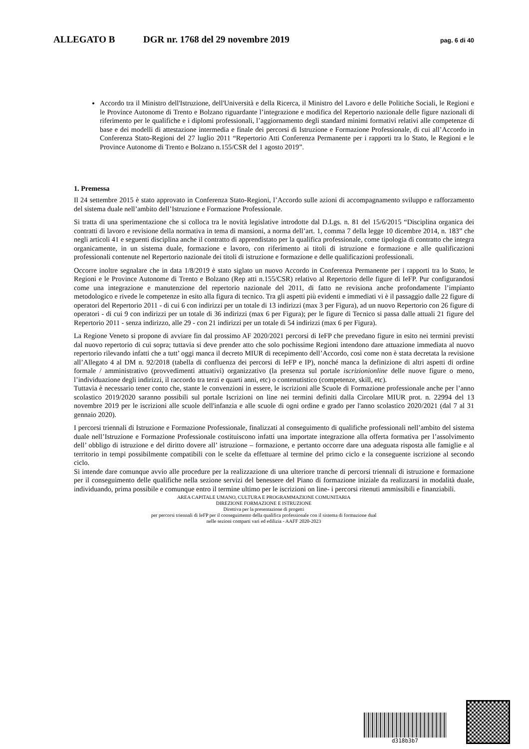ALLEGATO B DGR nr. 1768 del 29 novembre 2019 pag. 6 di 40
Accordo tra il Ministro dell'Istruzione, dell'Università e della Ricerca, il Ministro del Lavoro e delle Politiche Sociali, le Regioni e le Province Autonome di Trento e Bolzano riguardante l’integrazione e modifica del Repertorio nazionale delle figure nazionali di riferimento per le qualifiche e i diplomi professionali, l’aggiornamento degli standard minimi formativi relativi alle competenze di base e dei modelli di attestazione intermedia e finale dei percorsi di Istruzione e Formazione Professionale, di cui all’Accordo in Conferenza Stato-Regioni del 27 luglio 2011 “Repertorio Atti Conferenza Permanente per i rapporti tra lo Stato, le Regioni e le Province Autonome di Trento e Bolzano n.155/CSR del 1 agosto 2019”.
1. Premessa
Il 24 settembre 2015 è stato approvato in Conferenza Stato-Regioni, l’Accordo sulle azioni di accompagnamento sviluppo e rafforzamento del sistema duale nell’ambito dell’Istruzione e Formazione Professionale.
Si tratta di una sperimentazione che si colloca tra le novità legislative introdotte dal D.Lgs. n. 81 del 15/6/2015 “Disciplina organica dei contratti di lavoro e revisione della normativa in tema di mansioni, a norma dell’art. 1, comma 7 della legge 10 dicembre 2014, n. 183” che negli articoli 41 e seguenti disciplina anche il contratto di apprendistato per la qualifica professionale, come tipologia di contratto che integra organicamente, in un sistema duale, formazione e lavoro, con riferimento ai titoli di istruzione e formazione e alle qualificazioni professionali contenute nel Repertorio nazionale dei titoli di istruzione e formazione e delle qualificazioni professionali.
Occorre inoltre segnalare che in data 1/8/2019 è stato siglato un nuovo Accordo in Conferenza Permanente per i rapporti tra lo Stato, le Regioni e le Province Autonome di Trento e Bolzano (Rep atti n.155/CSR) relativo al Repertorio delle figure di IeFP. Pur configurandosi come una integrazione e manutenzione del repertorio nazionale del 2011, di fatto ne revisiona anche profondamente l’impianto metodologico e rivede le competenze in esito alla figura di tecnico. Tra gli aspetti più evidenti e immediati vi è il passaggio dalle 22 figure di operatori del Repertorio 2011 - di cui 6 con indirizzi per un totale di 13 indirizzi (max 3 per Figura), ad un nuovo Repertorio con 26 figure di operatori - di cui 9 con indirizzi per un totale di 36 indirizzi (max 6 per Figura); per le figure di Tecnico si passa dalle attuali 21 figure del Repertorio 2011 - senza indirizzo, alle 29 - con 21 indirizzi per un totale di 54 indirizzi (max 6 per Figura).
La Regione Veneto si propone di avviare fin dal prossimo AF 2020/2021 percorsi di IeFP che prevedano figure in esito nei termini previsti dal nuovo repertorio di cui sopra; tuttavia si deve prender atto che solo pochissime Regioni intendono dare attuazione immediata al nuovo repertorio rilevando infatti che a tutt’ oggi manca il decreto MIUR di recepimento dell’Accordo, così come non è stata decretata la revisione all’Allegato 4 al DM n. 92/2018 (tabella di confluenza dei percorsi di IeFP e IP), nonché manca la definizione di altri aspetti di ordine formale / amministrativo (provvedimenti attuativi) organizzativo (la presenza sul portale iscrizionionline delle nuove figure o meno, l’individuazione degli indirizzi, il raccordo tra terzi e quarti anni, etc) o contenutistico (competenze, skill, etc).
Tuttavia è necessario tener conto che, stante le convenzioni in essere, le iscrizioni alle Scuole di Formazione professionale anche per l’anno scolastico 2019/2020 saranno possibili sul portale Iscrizioni on line nei termini definiti dalla Circolare MIUR prot. n. 22994 del 13 novembre 2019 per le iscrizioni alle scuole dell'infanzia e alle scuole di ogni ordine e grado per l'anno scolastico 2020/2021 (dal 7 al 31 gennaio 2020).
I percorsi triennali di Istruzione e Formazione Professionale, finalizzati al conseguimento di qualifiche professionali nell’ambito del sistema duale nell’Istruzione e Formazione Professionale costituiscono infatti una importate integrazione alla offerta formativa per l’assolvimento dell’ obbligo di istruzione e del diritto dovere all’ istruzione – formazione, e pertanto occorre dare una adeguata risposta alle famiglie e al territorio in tempi possibilmente compatibili con le scelte da effettuare al termine del primo ciclo e la conseguente iscrizione al secondo ciclo.
Si intende dare comunque avvio alle procedure per la realizzazione di una ulteriore tranche di percorsi triennali di istruzione e formazione per il conseguimento delle qualifiche nella sezione servizi del benessere del Piano di formazione iniziale da realizzarsi in modalità duale, individuando, prima possibile e comunque entro il termine ultimo per le iscrizioni on line- i percorsi ritenuti ammissibili e finanziabili.
AREA CAPITALE UMANO, CULTURA E PROGRAMMAZIONE COMUNITARIA
DIREZIONE FORMAZIONE E ISTRUZIONE
Direttiva per la presentazione di progetti
per percorsi triennali di IeFP per il conseguimento della qualifica professionale con il sistema di formazione dual
nelle sezioni comparti vari ed edilizia - AAFF 2020-2023
d318b3b7